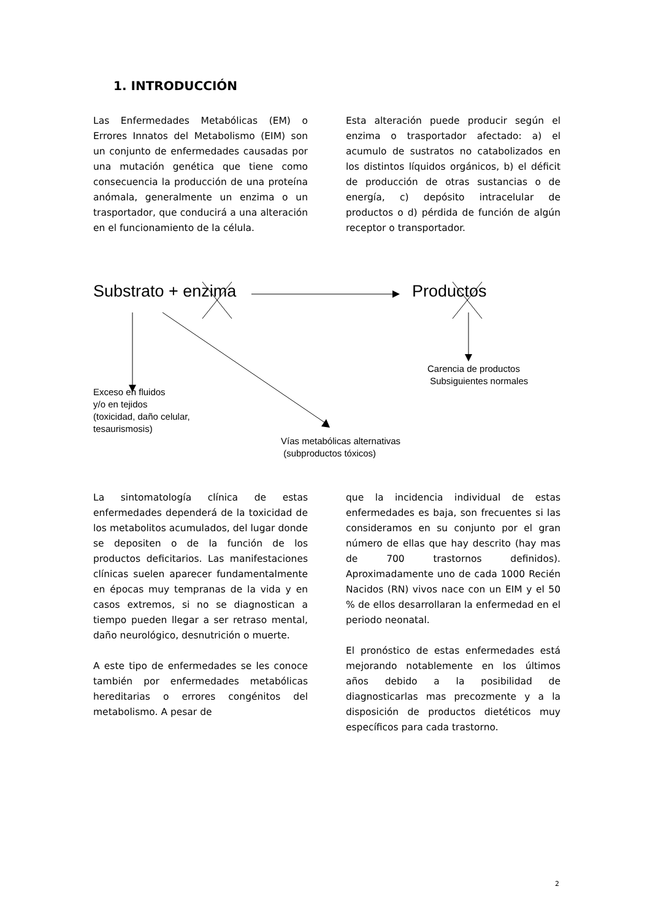1. INTRODUCCIÓN
Las Enfermedades Metabólicas (EM) o Errores Innatos del Metabolismo (EIM) son un conjunto de enfermedades causadas por una mutación genética que tiene como consecuencia la producción de una proteína anómala, generalmente un enzima o un trasportador, que conducirá a una alteración en el funcionamiento de la célula.
Esta alteración puede producir según el enzima o trasportador afectado: a) el acumulo de sustratos no catabolizados en los distintos líquidos orgánicos, b) el déficit de producción de otras sustancias o de energía, c) depósito intracelular de productos o d) pérdida de función de algún receptor o transportador.
Substrato + enzima Productos
Carencia de productos
Subsiguientes normales
Exceso en fluidos
y/o en tejidos
(toxicidad, daño celular,
tesaurismosis)
Vías metabólicas alternativas
(subproductos tóxicos)
La sintomatología clínica de estas enfermedades dependerá de la toxicidad de los metabolitos acumulados, del lugar donde se depositen o de la función de los productos deficitarios. Las manifestaciones clínicas suelen aparecer fundamentalmente en épocas muy tempranas de la vida y en casos extremos, si no se diagnostican a tiempo pueden llegar a ser retraso mental, daño neurológico, desnutrición o muerte.
A este tipo de enfermedades se les conoce también por enfermedades metabólicas hereditarias o errores congénitos del metabolismo. A pesar de
que la incidencia individual de estas enfermedades es baja, son frecuentes si las consideramos en su conjunto por el gran número de ellas que hay descrito (hay mas de 700 trastornos definidos). Aproximadamente uno de cada 1000 Recién Nacidos (RN) vivos nace con un EIM y el 50 % de ellos desarrollaran la enfermedad en el periodo neonatal.
El pronóstico de estas enfermedades está mejorando notablemente en los últimos años debido a la posibilidad de diagnosticarlas mas precozmente y a la disposición de productos dietéticos muy específicos para cada trastorno.
2